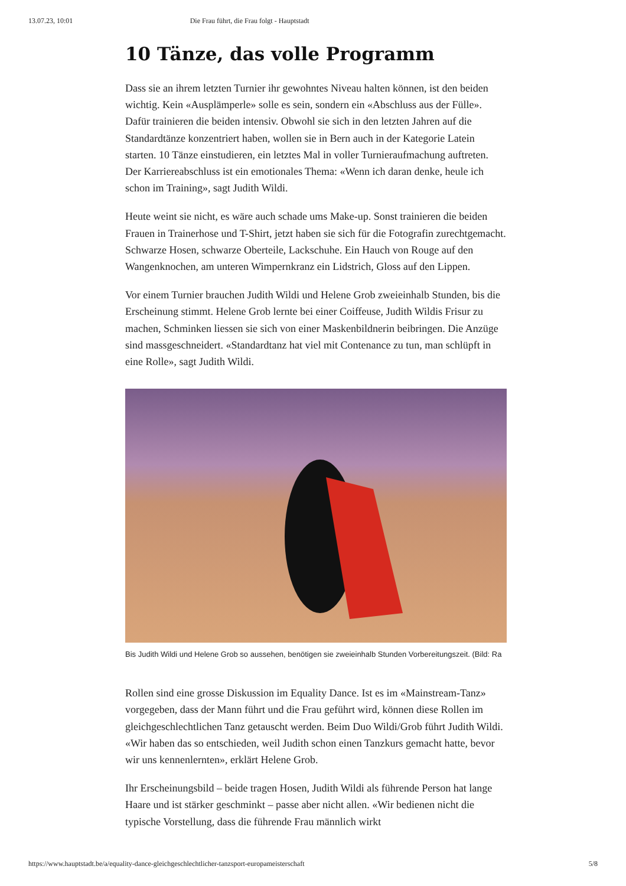13.07.23, 10:01 Die Frau führt, die Frau folgt - Hauptstadt
10 Tänze, das volle Programm
Dass sie an ihrem letzten Turnier ihr gewohntes Niveau halten können, ist den beiden wichtig. Kein «Ausplämperle» solle es sein, sondern ein «Abschluss aus der Fülle». Dafür trainieren die beiden intensiv. Obwohl sie sich in den letzten Jahren auf die Standardtänze konzentriert haben, wollen sie in Bern auch in der Kategorie Latein starten. 10 Tänze einstudieren, ein letztes Mal in voller Turnieraufmachung auftreten. Der Karriereabschluss ist ein emotionales Thema: «Wenn ich daran denke, heule ich schon im Training», sagt Judith Wildi.
Heute weint sie nicht, es wäre auch schade ums Make-up. Sonst trainieren die beiden Frauen in Trainerhose und T-Shirt, jetzt haben sie sich für die Fotografin zurechtgemacht. Schwarze Hosen, schwarze Oberteile, Lackschuhe. Ein Hauch von Rouge auf den Wangenknochen, am unteren Wimpernkranz ein Lidstrich, Gloss auf den Lippen.
Vor einem Turnier brauchen Judith Wildi und Helene Grob zweieinhalb Stunden, bis die Erscheinung stimmt. Helene Grob lernte bei einer Coiffeuse, Judith Wildis Frisur zu machen, Schminken liessen sie sich von einer Maskenbildnerin beibringen. Die Anzüge sind massgeschneidert. «Standardtanz hat viel mit Contenance zu tun, man schlüpft in eine Rolle», sagt Judith Wildi.
Bis Judith Wildi und Helene Grob so aussehen, benötigen sie zweieinhalb Stunden Vorbereitungszeit. (Bild: Ra
Rollen sind eine grosse Diskussion im Equality Dance. Ist es im «Mainstream-Tanz» vorgegeben, dass der Mann führt und die Frau geführt wird, können diese Rollen im gleichgeschlechtlichen Tanz getauscht werden. Beim Duo Wildi/Grob führt Judith Wildi. «Wir haben das so entschieden, weil Judith schon einen Tanzkurs gemacht hatte, bevor wir uns kennenlernten», erklärt Helene Grob.
Ihr Erscheinungsbild – beide tragen Hosen, Judith Wildi als führende Person hat lange Haare und ist stärker geschminkt – passe aber nicht allen. «Wir bedienen nicht die typische Vorstellung, dass die führende Frau männlich wirkt
https://www.hauptstadt.be/a/equality-dance-gleichgeschlechtlicher-tanzsport-europameisterschaft 5/8